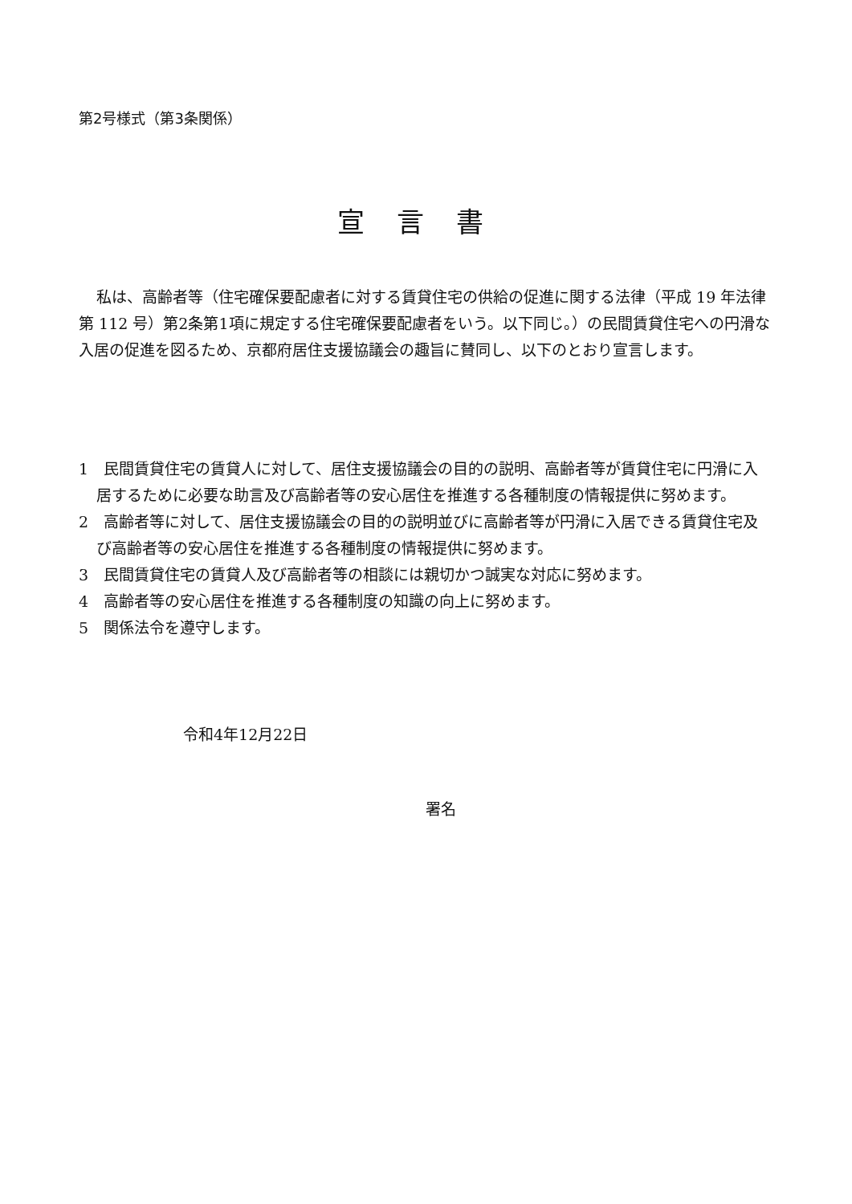第2号様式（第3条関係）
宣言書
私は、高齢者等（住宅確保要配慮者に対する賃貸住宅の供給の促進に関する法律（平成 19 年法律第 112 号）第2条第1項に規定する住宅確保要配慮者をいう。以下同じ。）の民間賃貸住宅への円滑な入居の促進を図るため、京都府居住支援協議会の趣旨に賛同し、以下のとおり宣言します。
1　民間賃貸住宅の賃貸人に対して、居住支援協議会の目的の説明、高齢者等が賃貸住宅に円滑に入居するために必要な助言及び高齢者等の安心居住を推進する各種制度の情報提供に努めます。
2　高齢者等に対して、居住支援協議会の目的の説明並びに高齢者等が円滑に入居できる賃貸住宅及び高齢者等の安心居住を推進する各種制度の情報提供に努めます。
3　民間賃貸住宅の賃貸人及び高齢者等の相談には親切かつ誠実な対応に努めます。
4　高齢者等の安心居住を推進する各種制度の知識の向上に努めます。
5　関係法令を遵守します。
令和4年12月22日
署名